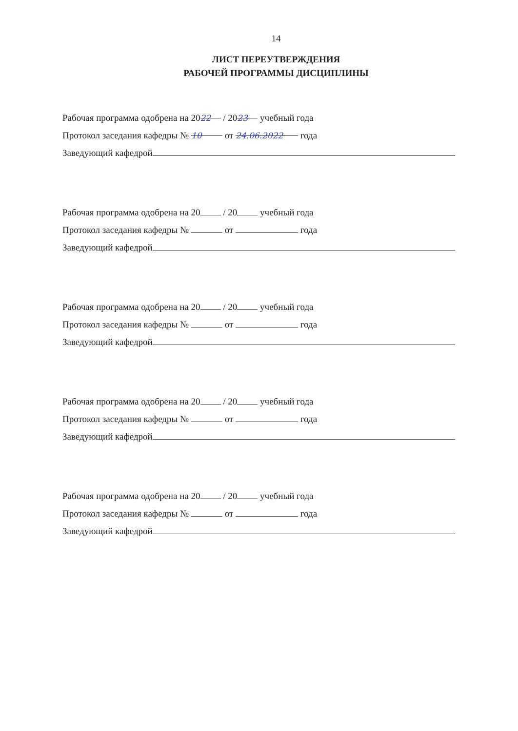14
ЛИСТ ПЕРЕУТВЕРЖДЕНИЯ
РАБОЧЕЙ ПРОГРАММЫ ДИСЦИПЛИНЫ
Рабочая программа одобрена на 20 22 / 20 23 учебный года
Протокол заседания кафедры № 10 от 24.06.2022 года
Заведующий кафедрой
Рабочая программа одобрена на 20 / 20 учебный года
Протокол заседания кафедры № от года
Заведующий кафедрой
Рабочая программа одобрена на 20 / 20 учебный года
Протокол заседания кафедры № от года
Заведующий кафедрой
Рабочая программа одобрена на 20 / 20 учебный года
Протокол заседания кафедры № от года
Заведующий кафедрой
Рабочая программа одобрена на 20 / 20 учебный года
Протокол заседания кафедры № от года
Заведующий кафедрой